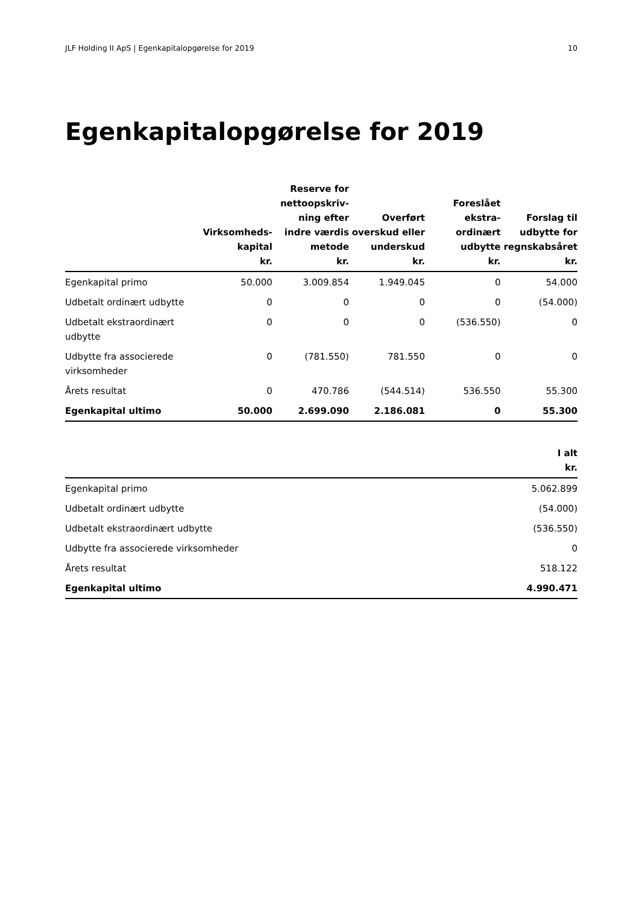JLF Holding II ApS | Egenkapitalopgørelse for 2019 10
Egenkapitalopgørelse for 2019
| | Virksomheds- kapital kr. | Reserve for nettoopskriv- ning efter indre værdis metode kr. | Overført overskud eller underskud kr. | Foreslået ekstra- ordinært udbytte kr. | Forslag til udbytte for regnskabsåret kr. |
| --- | --- | --- | --- | --- | --- |
| Egenkapital primo | 50.000 | 3.009.854 | 1.949.045 | 0 | 54.000 |
| Udbetalt ordinært udbytte | 0 | 0 | 0 | 0 | (54.000) |
| Udbetalt ekstraordinært udbytte | 0 | 0 | 0 | (536.550) | 0 |
| Udbytte fra associerede virksomheder | 0 | (781.550) | 781.550 | 0 | 0 |
| Årets resultat | 0 | 470.786 | (544.514) | 536.550 | 55.300 |
| Egenkapital ultimo | 50.000 | 2.699.090 | 2.186.081 | 0 | 55.300 |
| | I alt kr. |
| --- | --- |
| Egenkapital primo | 5.062.899 |
| Udbetalt ordinært udbytte | (54.000) |
| Udbetalt ekstraordinært udbytte | (536.550) |
| Udbytte fra associerede virksomheder | 0 |
| Årets resultat | 518.122 |
| Egenkapital ultimo | 4.990.471 |